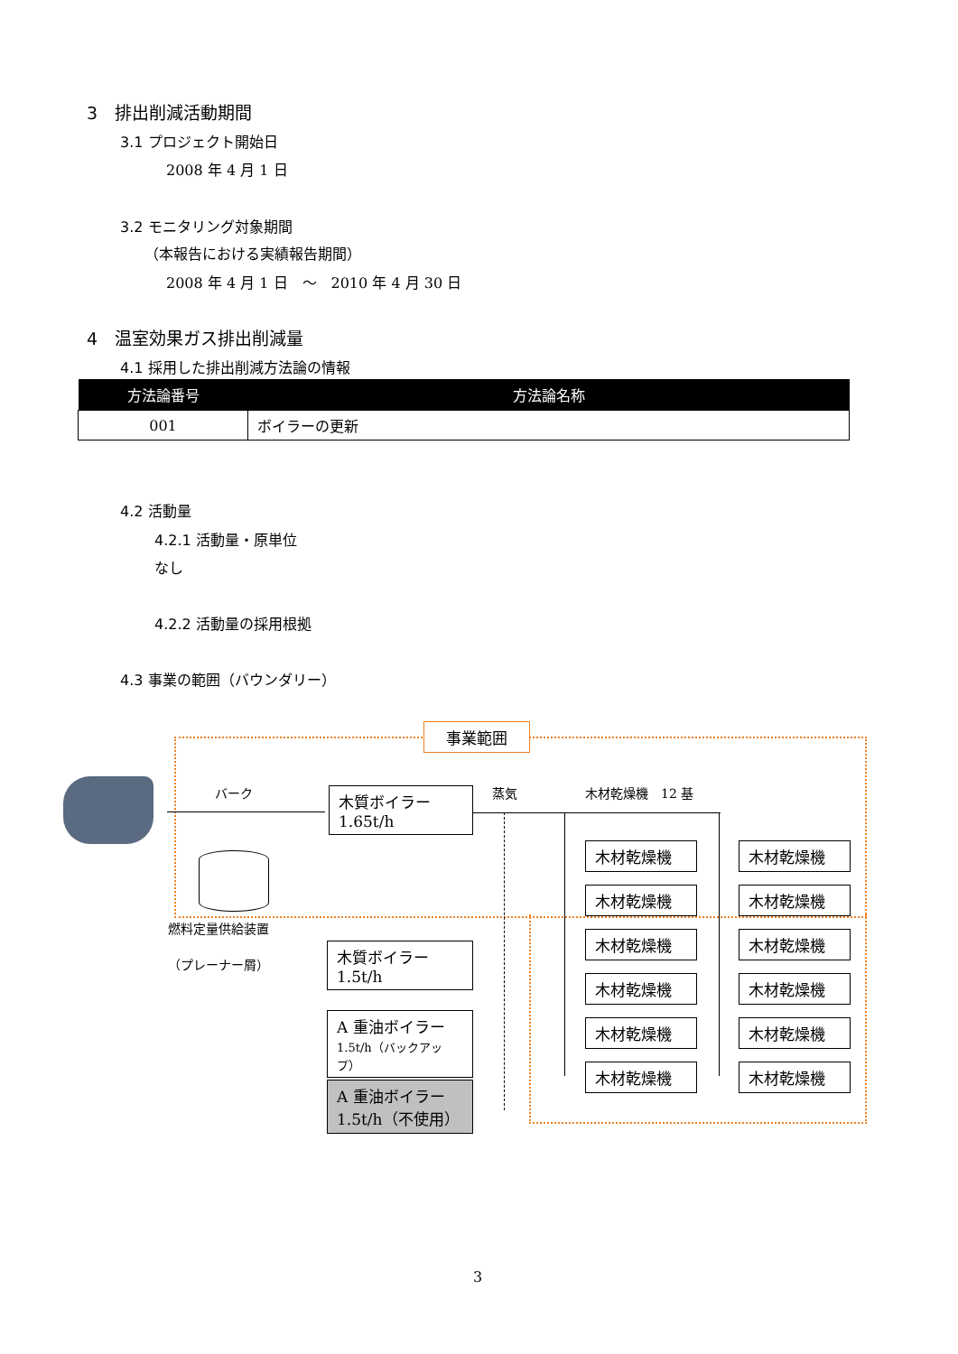3　排出削減活動期間
3.1 プロジェクト開始日
2008 年 4 月 1 日
3.2 モニタリング対象期間
（本報告における実績報告期間）
2008 年 4 月 1 日　～　2010 年 4 月 30 日
4　温室効果ガス排出削減量
4.1 採用した排出削減方法論の情報
| 方法論番号 | 方法論名称 |
| --- | --- |
| 001 | ボイラーの更新 |
4.2 活動量
4.2.1 活動量・原単位
なし
4.2.2 活動量の採用根拠
4.3 事業の範囲（バウンダリー）
事業範囲
バーク
木質ボイラー
1.65t/h
蒸気 木材乾燥機　12 基
燃料定量供給装置
（プレーナー屑）
木質ボイラー
1.5t/h
A 重油ボイラー
1.5t/h（バックアップ）
A 重油ボイラー
1.5t/h（不使用）
木材乾燥機 木材乾燥機
木材乾燥機 木材乾燥機
木材乾燥機 木材乾燥機
木材乾燥機 木材乾燥機
木材乾燥機 木材乾燥機
木材乾燥機 木材乾燥機
3